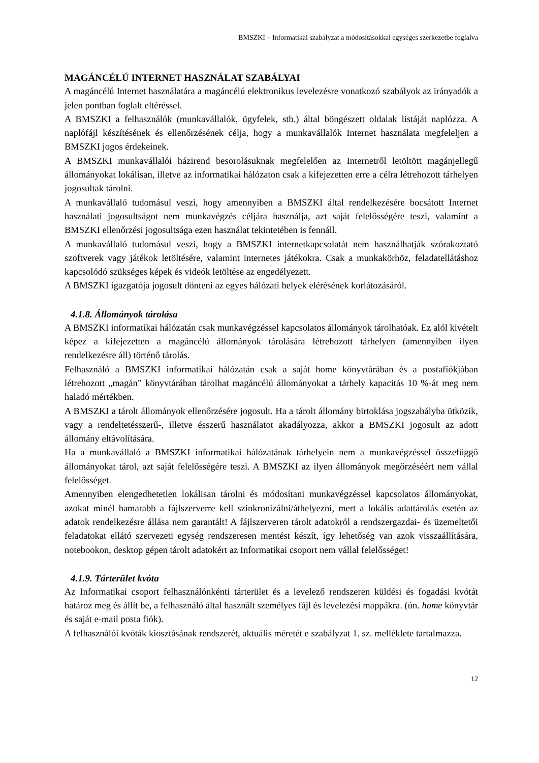BMSZKI – Informatikai szabályzat a módosításokkal egységes szerkezetbe foglalva
MAGÁNCÉLÚ INTERNET HASZNÁLAT SZABÁLYAI
A magáncélú Internet használatára a magáncélú elektronikus levelezésre vonatkozó szabályok az irányadók a jelen pontban foglalt eltéréssel.
A BMSZKI a felhasználók (munkavállalók, ügyfelek, stb.) által böngészett oldalak listáját naplózza. A naplófájl készítésének és ellenőrzésének célja, hogy a munkavállalók Internet használata megfeleljen a BMSZKI jogos érdekeinek.
A BMSZKI munkavállalói házirend besorolásuknak megfelelően az Internetről letöltött magánjellegű állományokat lokálisan, illetve az informatikai hálózaton csak a kifejezetten erre a célra létrehozott tárhelyen jogosultak tárolni.
A munkavállaló tudomásul veszi, hogy amennyiben a BMSZKI által rendelkezésére bocsátott Internet használati jogosultságot nem munkavégzés céljára használja, azt saját felelősségére teszi, valamint a BMSZKI ellenőrzési jogosultsága ezen használat tekintetében is fennáll.
A munkavállaló tudomásul veszi, hogy a BMSZKI internetkapcsolatát nem használhatják szórakoztató szoftverek vagy játékok letöltésére, valamint internetes játékokra. Csak a munkakörhöz, feladatellátáshoz kapcsolódó szükséges képek és videók letöltése az engedélyezett.
A BMSZKI igazgatója jogosult dönteni az egyes hálózati helyek elérésének korlátozásáról.
4.1.8. Állományok tárolása
A BMSZKI informatikai hálózatán csak munkavégzéssel kapcsolatos állományok tárolhatóak. Ez alól kivételt képez a kifejezetten a magáncélú állományok tárolására létrehozott tárhelyen (amennyiben ilyen rendelkezésre áll) történő tárolás.
Felhasználó a BMSZKI informatikai hálózatán csak a saját home könyvtárában és a postafiókjában létrehozott „magán” könyvtárában tárolhat magáncélú állományokat a tárhely kapacitás 10 %-át meg nem haladó mértékben.
A BMSZKI a tárolt állományok ellenőrzésére jogosult. Ha a tárolt állomány birtoklása jogszabályba ütközik, vagy a rendeltetésszerű-, illetve ésszerű használatot akadályozza, akkor a BMSZKI jogosult az adott állomány eltávolítására.
Ha a munkavállaló a BMSZKI informatikai hálózatának tárhelyein nem a munkavégzéssel összefüggő állományokat tárol, azt saját felelősségére teszi. A BMSZKI az ilyen állományok megőrzéséért nem vállal felelősséget.
Amennyiben elengedhetetlen lokálisan tárolni és módosítani munkavégzéssel kapcsolatos állományokat, azokat minél hamarabb a fájlszerverre kell szinkronizálni/áthelyezni, mert a lokális adattárolás esetén az adatok rendelkezésre állása nem garantált! A fájlszerveren tárolt adatokról a rendszergazdai- és üzemeltetői feladatokat ellátó szervezeti egység rendszeresen mentést készít, így lehetőség van azok visszaállítására, notebookon, desktop gépen tárolt adatokért az Informatikai csoport nem vállal felelősséget!
4.1.9. Tárterület kvóta
Az Informatikai csoport felhasználónkénti tárterület és a levelező rendszeren küldési és fogadási kvótát határoz meg és állít be, a felhasználó által használt személyes fájl és levelezési mappákra. (ún. home könyvtár és saját e-mail posta fiók).
A felhasználói kvóták kiosztásának rendszerét, aktuális méretét e szabályzat 1. sz. melléklete tartalmazza.
12